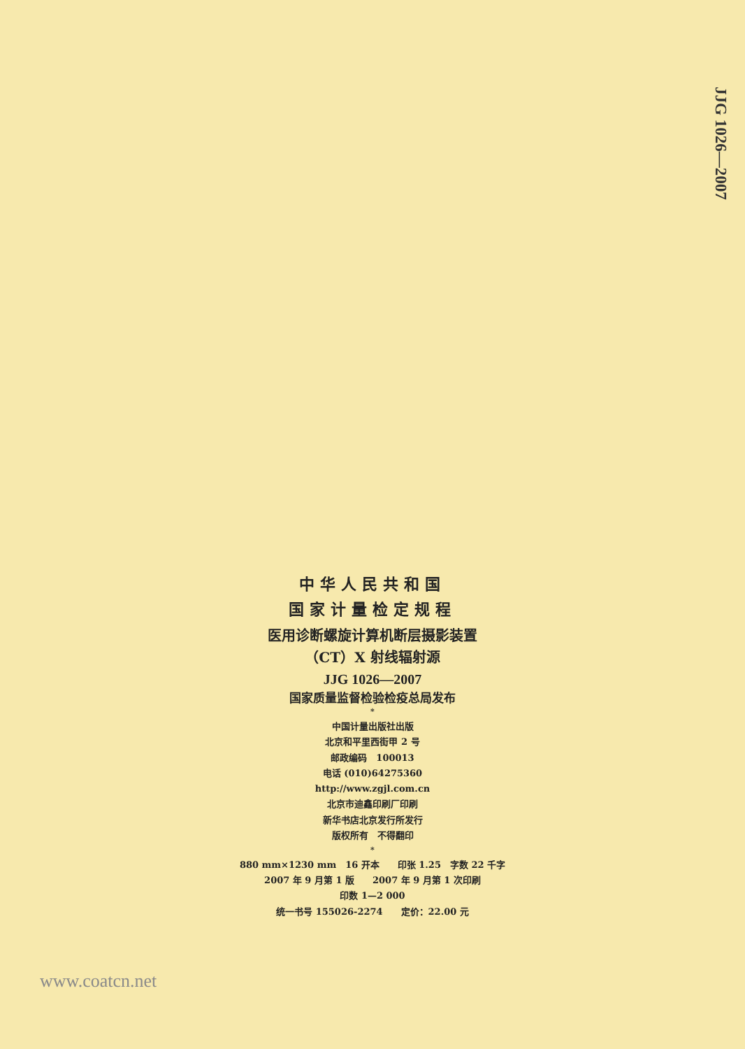JJG 1026—2007
中华人民共和国
国家计量检定规程
医用诊断螺旋计算机断层摄影装置
（CT）X 射线辐射源
JJG 1026—2007
国家质量监督检验检疫总局发布
*
中国计量出版社出版
北京和平里西街甲 2 号
邮政编码　100013
电话 (010)64275360
http://www.zgjl.com.cn
北京市迪鑫印刷厂印刷
新华书店北京发行所发行
版权所有　不得翻印
*
880 mm×1230 mm　16 开本　　印张 1.25　字数 22 千字
2007 年 9 月第 1 版　　2007 年 9 月第 1 次印刷
印数 1—2 000
统一书号 155026-2274　　定价：22.00 元
www.coatcn.net